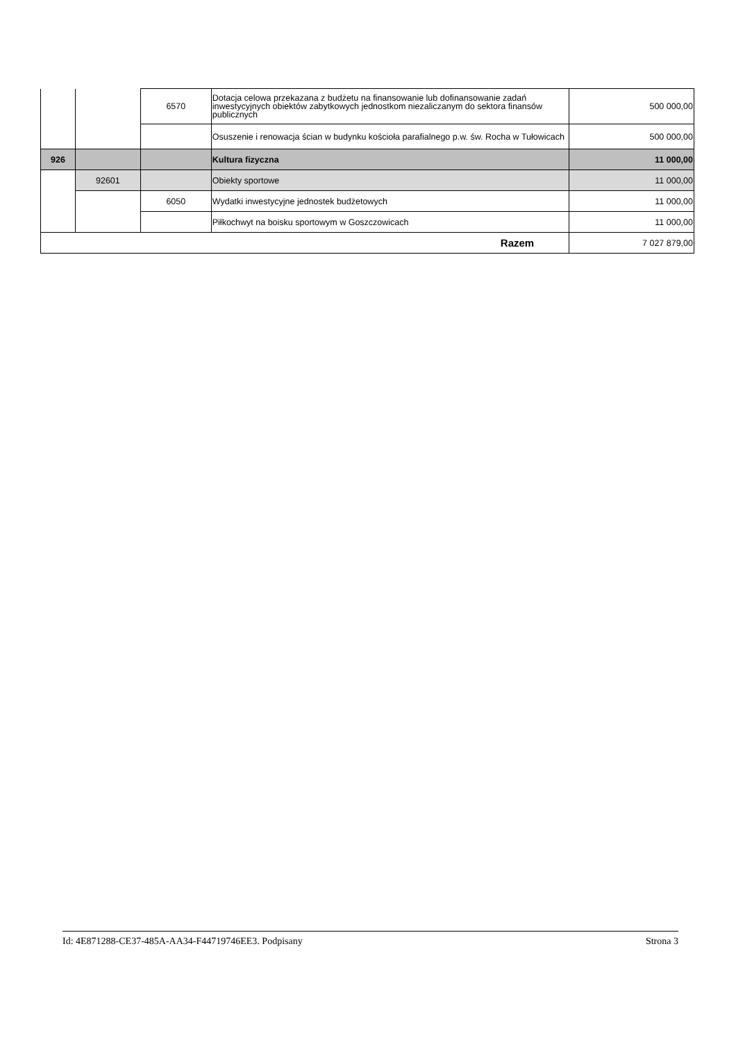| | | 6570 | Dotacja celowa przekazana z budżetu na finansowanie lub dofinansowanie zadań inwestycyjnych obiektów zabytkowych jednostkom niezaliczanym do sektora finansów publicznych | 500 000,00 |
| | | | Osuszenie i renowacja ścian w budynku kościoła parafialnego p.w. św. Rocha w Tułowicach | 500 000,00 |
| 926 | | | Kultura fizyczna | 11 000,00 |
| | 92601 | | Obiekty sportowe | 11 000,00 |
| | | 6050 | Wydatki inwestycyjne jednostek budżetowych | 11 000,00 |
| | | | Piłkochwyt na boisku sportowym w Goszczowicach | 11 000,00 |
| Razem | | | | 7 027 879,00 |
Id: 4E871288-CE37-485A-AA34-F44719746EE3. Podpisany Strona 3